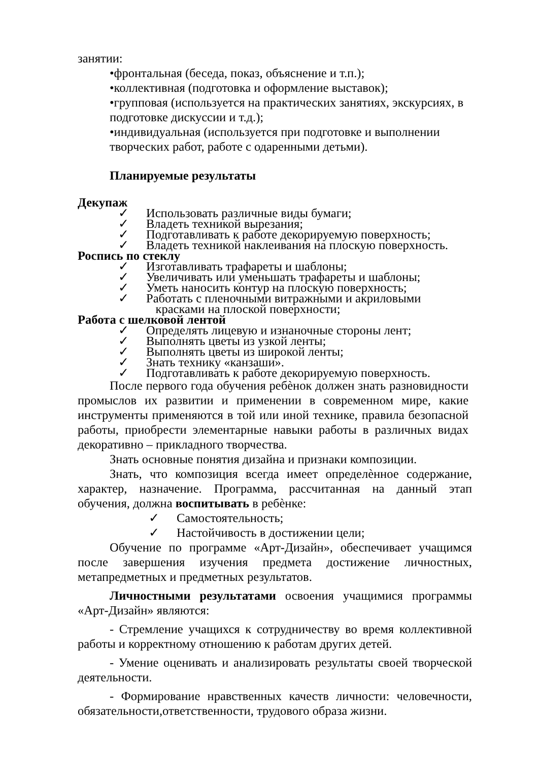занятии:
•фронтальная (беседа, показ, объяснение и т.п.);
•коллективная (подготовка и оформление выставок);
•групповая (используется на практических занятиях, экскурсиях, в подготовке дискуссии и т.д.);
•индивидуальная (используется при подготовке и выполнении творческих работ, работе с одаренными детьми).
Планируемые результаты
Декупаж
✓ Использовать различные виды бумаги;
✓ Владеть техникой вырезания;
✓ Подготавливать к работе декорируемую поверхность;
✓ Владеть техникой наклеивания на плоскую поверхность.
Роспись по стеклу
✓ Изготавливать трафареты и шаблоны;
✓ Увеличивать или уменьшать трафареты и шаблоны;
✓ Уметь наносить контур на плоскую поверхность;
✓ Работать с пленочными витражными и акриловыми
красками на плоской поверхности;
Работа с шелковой лентой
✓ Определять лицевую и изнаночные стороны лент;
✓ Выполнять цветы из узкой ленты;
✓ Выполнять цветы из широкой ленты;
✓ Знать технику «канзаши».
✓ Подготавливать к работе декорируемую поверхность.
После первого года обучения ребѐнок должен знать разновидности промыслов их развитии и применении в современном мире, какие инструменты применяются в той или иной технике, правила безопасной работы, приобрести элементарные навыки работы в различных видах декоративно – прикладного творчества.
Знать основные понятия дизайна и признаки композиции.
Знать, что композиция всегда имеет определѐнное содержание, характер, назначение. Программа, рассчитанная на данный этап обучения, должна воспитывать в ребѐнке:
✓ Самостоятельность;
✓ Настойчивость в достижении цели;
Обучение по программе «Арт-Дизайн», обеспечивает учащимся после завершения изучения предмета достижение личностных, метапредметных и предметных результатов.
Личностными результатами освоения учащимися программы «Арт-Дизайн» являются:
- Стремление учащихся к сотрудничеству во время коллективной работы и корректному отношению к работам других детей.
- Умение оценивать и анализировать результаты своей творческой деятельности.
- Формирование нравственных качеств личности: человечности, обязательности,ответственности, трудового образа жизни.